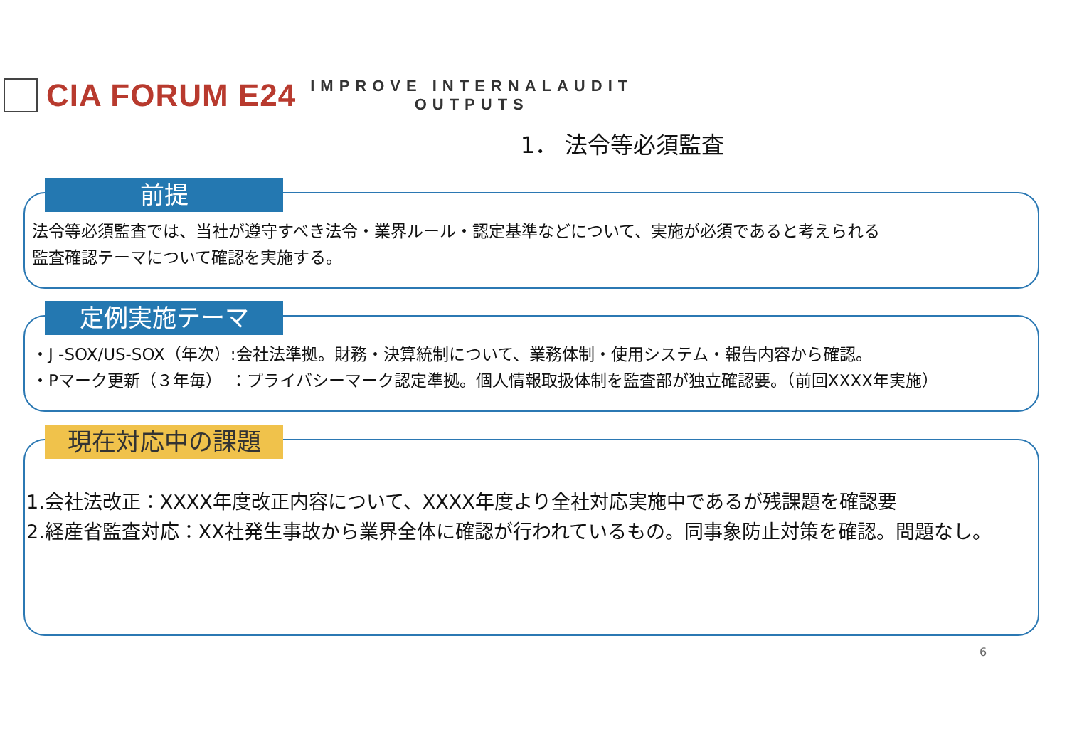CIA FORUM E24
IMPROVE INTERNALAUDIT
OUTPUTS
1． 法令等必須監査
前提
法令等必須監査では、当社が遵守すべき法令・業界ルール・認定基準などについて、実施が必須であると考えられる
監査確認テーマについて確認を実施する。
定例実施テーマ
・J -SOX/US-SOX（年次）:会社法準拠。財務・決算統制について、業務体制・使用システム・報告内容から確認。
・Pマーク更新（３年毎）　：プライバシーマーク認定準拠。個人情報取扱体制を監査部が独立確認要。（前回XXXX年実施）
現在対応中の課題
1.会社法改正：XXXX年度改正内容について、XXXX年度より全社対応実施中であるが残課題を確認要
2.経産省監査対応：XX社発生事故から業界全体に確認が行われているもの。同事象防止対策を確認。問題なし。
6